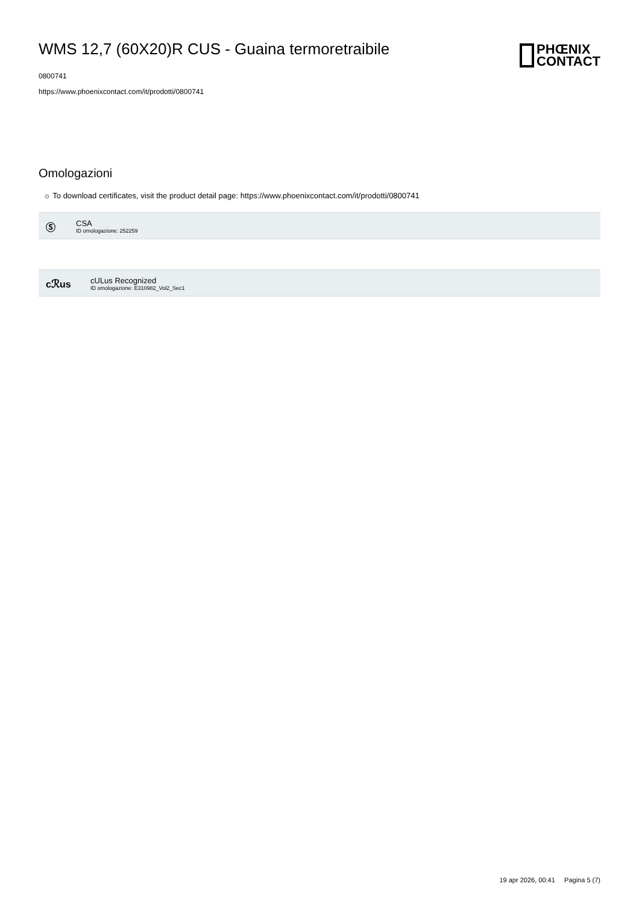WMS 12,7 (60X20)R CUS - Guaina termoretraibile
0800741
https://www.phoenixcontact.com/it/prodotti/0800741
PHŒNIX
CONTACT
Omologazioni
☼ To download certificates, visit the product detail page: https://www.phoenixcontact.com/it/prodotti/0800741
Ⓢ
CSA
ID omologazione: 252259
cℛus
cULus Recognized
ID omologazione: E310982_Vol2_Sec1
19 apr 2026, 00:41 Pagina 5 (7)